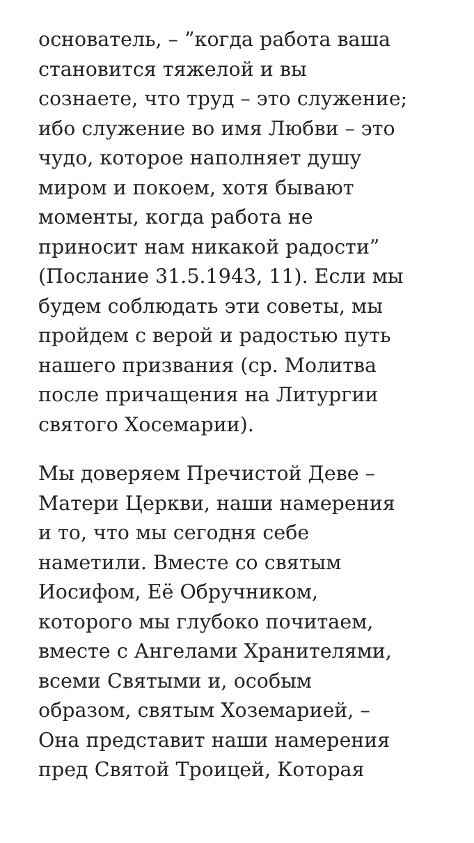основатель, – ”когда работа ваша
становится тяжелой и вы
сознаете, что труд – это служение;
ибо служение во имя Любви – это
чудо, которое наполняет душу
миром и покоем, хотя бывают
моменты, когда работа не
приносит нам никакой радости”
(Послание 31.5.1943, 11). Если мы
будем соблюдать эти советы, мы
пройдем с верой и радостью путь
нашего призвания (ср. Молитва
после причащения на Литургии
святого Хосемарии).
Мы доверяем Пречистой Деве –
Матери Церкви, наши намерения
и то, что мы сегодня себе
наметили. Вместе со святым
Иосифом, Её Обручником,
которого мы глубоко почитаем,
вместе с Ангелами Хранителями,
всеми Святыми и, особым
образом, святым Хоземарией, –
Она представит наши намерения
пред Святой Троицей, Которая